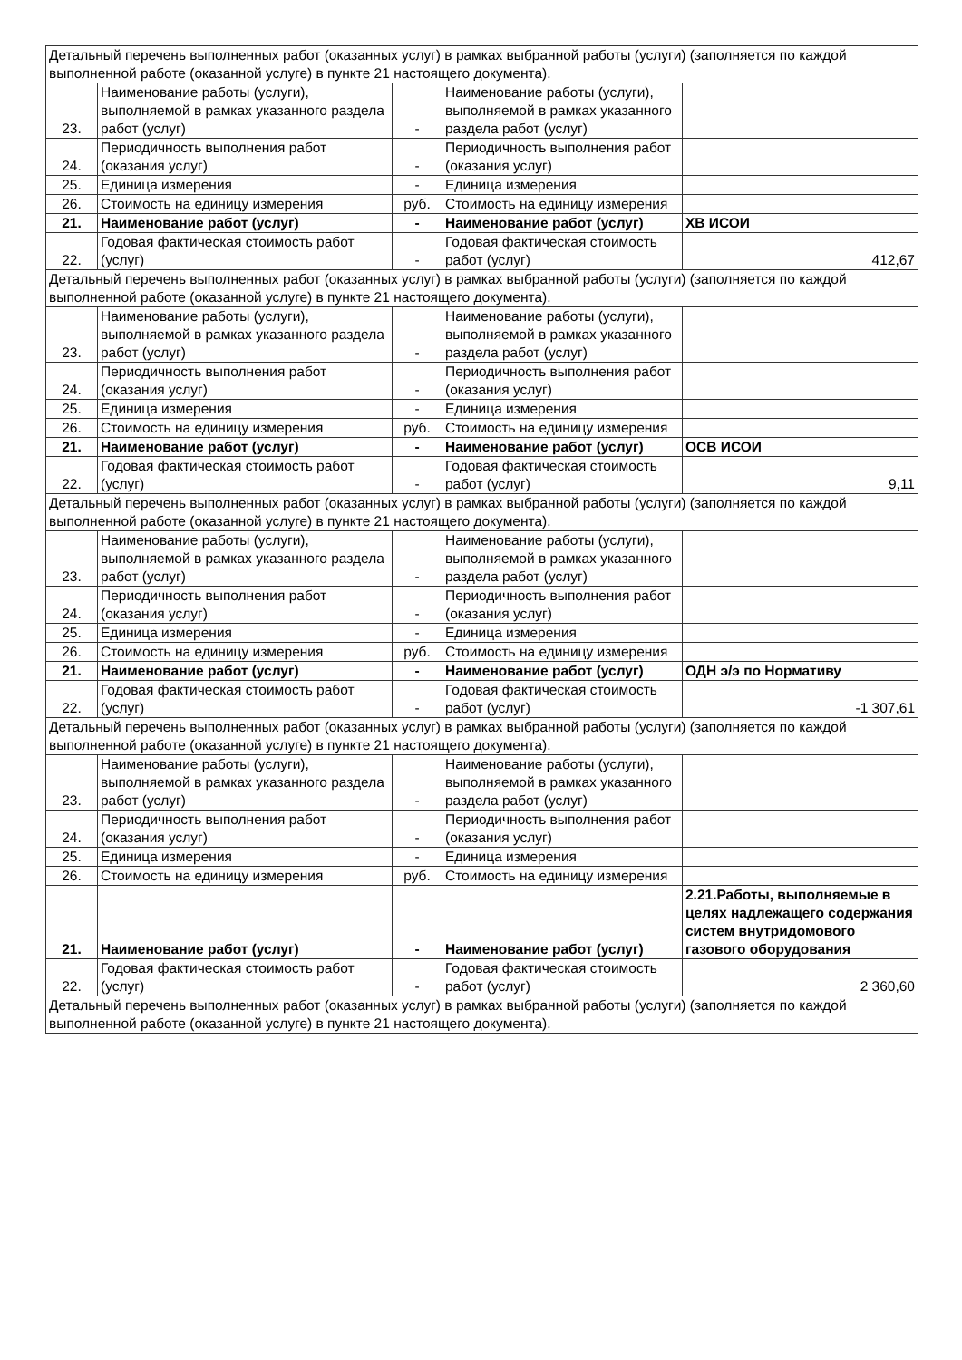| Детальный перечень выполненных работ (оказанных услуг) в рамках выбранной работы (услуги) (заполняется по каждой выполненной работе (оказанной услуге) в пункте 21 настоящего документа). | | | | |
| 23. | Наименование работы (услуги), выполняемой в рамках указанного раздела работ (услуг) | - | Наименование работы (услуги), выполняемой в рамках указанного раздела работ (услуг) | |
| 24. | Периодичность выполнения работ (оказания услуг) | - | Периодичность выполнения работ (оказания услуг) | |
| 25. | Единица измерения | - | Единица измерения | |
| 26. | Стоимость на единицу измерения | руб. | Стоимость на единицу измерения | |
| 21. | Наименование работ (услуг) | - | Наименование работ (услуг) | ХВ ИСОИ |
| 22. | Годовая фактическая стоимость работ (услуг) | - | Годовая фактическая стоимость работ (услуг) | 412,67 |
| Детальный перечень выполненных работ (оказанных услуг) в рамках выбранной работы (услуги) (заполняется по каждой выполненной работе (оказанной услуге) в пункте 21 настоящего документа). | | | | |
| 23. | Наименование работы (услуги), выполняемой в рамках указанного раздела работ (услуг) | - | Наименование работы (услуги), выполняемой в рамках указанного раздела работ (услуг) | |
| 24. | Периодичность выполнения работ (оказания услуг) | - | Периодичность выполнения работ (оказания услуг) | |
| 25. | Единица измерения | - | Единица измерения | |
| 26. | Стоимость на единицу измерения | руб. | Стоимость на единицу измерения | |
| 21. | Наименование работ (услуг) | - | Наименование работ (услуг) | ОСВ ИСОИ |
| 22. | Годовая фактическая стоимость работ (услуг) | - | Годовая фактическая стоимость работ (услуг) | 9,11 |
| Детальный перечень выполненных работ (оказанных услуг) в рамках выбранной работы (услуги) (заполняется по каждой выполненной работе (оказанной услуге) в пункте 21 настоящего документа). | | | | |
| 23. | Наименование работы (услуги), выполняемой в рамках указанного раздела работ (услуг) | - | Наименование работы (услуги), выполняемой в рамках указанного раздела работ (услуг) | |
| 24. | Периодичность выполнения работ (оказания услуг) | - | Периодичность выполнения работ (оказания услуг) | |
| 25. | Единица измерения | - | Единица измерения | |
| 26. | Стоимость на единицу измерения | руб. | Стоимость на единицу измерения | |
| 21. | Наименование работ (услуг) | - | Наименование работ (услуг) | ОДН э/э по Нормативу |
| 22. | Годовая фактическая стоимость работ (услуг) | - | Годовая фактическая стоимость работ (услуг) | -1 307,61 |
| Детальный перечень выполненных работ (оказанных услуг) в рамках выбранной работы (услуги) (заполняется по каждой выполненной работе (оказанной услуге) в пункте 21 настоящего документа). | | | | |
| 23. | Наименование работы (услуги), выполняемой в рамках указанного раздела работ (услуг) | - | Наименование работы (услуги), выполняемой в рамках указанного раздела работ (услуг) | |
| 24. | Периодичность выполнения работ (оказания услуг) | - | Периодичность выполнения работ (оказания услуг) | |
| 25. | Единица измерения | - | Единица измерения | |
| 26. | Стоимость на единицу измерения | руб. | Стоимость на единицу измерения | |
| 21. | Наименование работ (услуг) | - | Наименование работ (услуг) | 2.21.Работы, выполняемые в целях надлежащего содержания систем внутридомового газового оборудования |
| 22. | Годовая фактическая стоимость работ (услуг) | - | Годовая фактическая стоимость работ (услуг) | 2 360,60 |
| Детальный перечень выполненных работ (оказанных услуг) в рамках выбранной работы (услуги) (заполняется по каждой выполненной работе (оказанной услуге) в пункте 21 настоящего документа). | | | | |